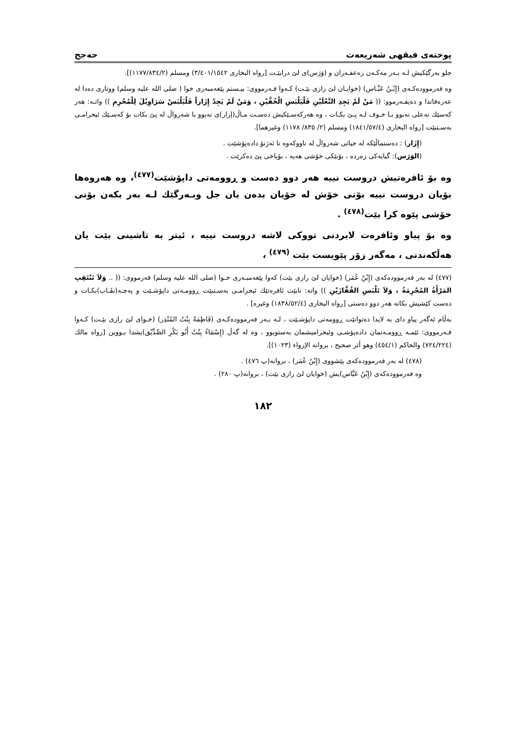پوختەی فیقهی شەریعەت حەجج
جلو بەرگێکیش لـە بـەر مەکـەن زەعفـەران و (وَرَس)ی لێ درابێـت [رواه البخاری ٣/٤٠١/١٥٤٢) ومسلم (١١٧٧/٨٣٤/٢)].
وە فەرموودەکـەی (إِبْـنُ عَبَّـاس) (خوایـان لێ رازی بێـت) کـەوا فـەرمووی: بیـستم پێغەمبەری خوا ( صلی الله علیه وسلم) ووتاری دەدا لە عەرەفاتدا و دەیفـەرموو: (( مَنْ لَمْ يَجِدِ النَّعْلَيْنِ فَلْيَلْبَسِ الْخُفَّيْنِ ، وَمَنْ لَمْ يَجِدْ إِزَاراً فَلْيَلْبَسْ سَرَاوِيْلَ لِلْمُحْرِمِ )) واتـە: هەر کەسێك نەعلی نەبوو بـا خـوف لـە پـێ بکـات ، وە هەرکەسـێکیش دەسـت مـاڵ(إزار)ی نەبوو با شەرواڵ لە پێ بکات بۆ کەسـێك ئیحرامـی بەسـتبێت [رواه البخاری (١٨٤١/٥٧/٤) ومسلم (٢/ ٨٣٥/ ١١٧٨) وغيرهما].
(إِزَار) : دەستماڵێکە لە جیاتی شەرواڵ لە ناووکەوە تا ئەژنۆ دادەپۆشێت .
(الوَرَس): گیایەکی زەردە ، بۆنێکی خۆشی هەیە ، بۆیاخی پێ دەکرێت .
وە بۆ ئافرەتیش دروست نییە هەر دوو دەست و ڕوومەتی داپۆشێت<sup>(٤٧٧)</sup>، وە هەروەها بۆیان دروست نییە بۆنی خۆش لە خۆیان بدەن یان جل وبـەرگێك لـە بەر بکەن بۆنی خۆشی پێوە کرا بێت<sup>(٤٧٨)</sup> .
وە بۆ پیاو وئافرەت لابردنی تووکی لاشە دروست نییە ، ئیتر بە تاشینی بێت یان هەڵکەندنی ، مەگەر زۆر پێویست بێت <sup>(٤٧٩)</sup> ،
(٤٧٧) لە بەر فەرموودەکەی (إِبْنُ عُمَر) (خوایان لێ رازی بێت) کەوا پێغەمبـەری خـوا (صلی الله علیه وسلم) فەرمووی: (( .. وَلاَ تَنْتَقِبِ المَرْأَةُ المُحْرِمَةُ ، وَلاَ تَلْبَسِ القُفَّازَيْنِ )) واتە: نابێت ئافرەتێك ئیحرامـی بەسـتبێت ڕوومـەتی داپۆشـێت و پەچـە(نقَـاب)بکـات و دەست کێشیش بکاتە هەر دوو دەستی [رواه البخاری (١٨٣٨/٥٢/٤) وغيره] .
بەڵام ئەگەر پیاو دای بە لایدا دەتوانێت ڕوومەتی داپۆشـێت ، لـە بـەر فەرموودەکـەی (فَاطِمَةُ بِنْتُ المُنْذِر) (خـوای لێ رازی بێـت) کـەوا فـەرمووی: ئێمـە ڕوومـەتمان دادەپۆشـی وئیحرامیشمان بەستوبوو ، وە لە گەڵ (إِسْمَاءُ بِنْتُ أَبُو بَكْرِ الصِّدِّيْق)یشدا بـووین [رواه مالك (٧٢٤/٢٢٤) والحاكم (٤٥٤/١) وهو أثر صحيح ، بروانه الإرواء (١٠٢٣)].
(٤٧٨) لە بەر فەرموودەکەی پێشووی (إِبْنُ عُمَر) ، بروانە(پ ٤٧٦) .
وە فەرموودەکەی (إِبْنُ عَبَّاس)یش (خوایان لێ رازی بێت) ، بروانە(پ ٢٨٠) .
١٨٢